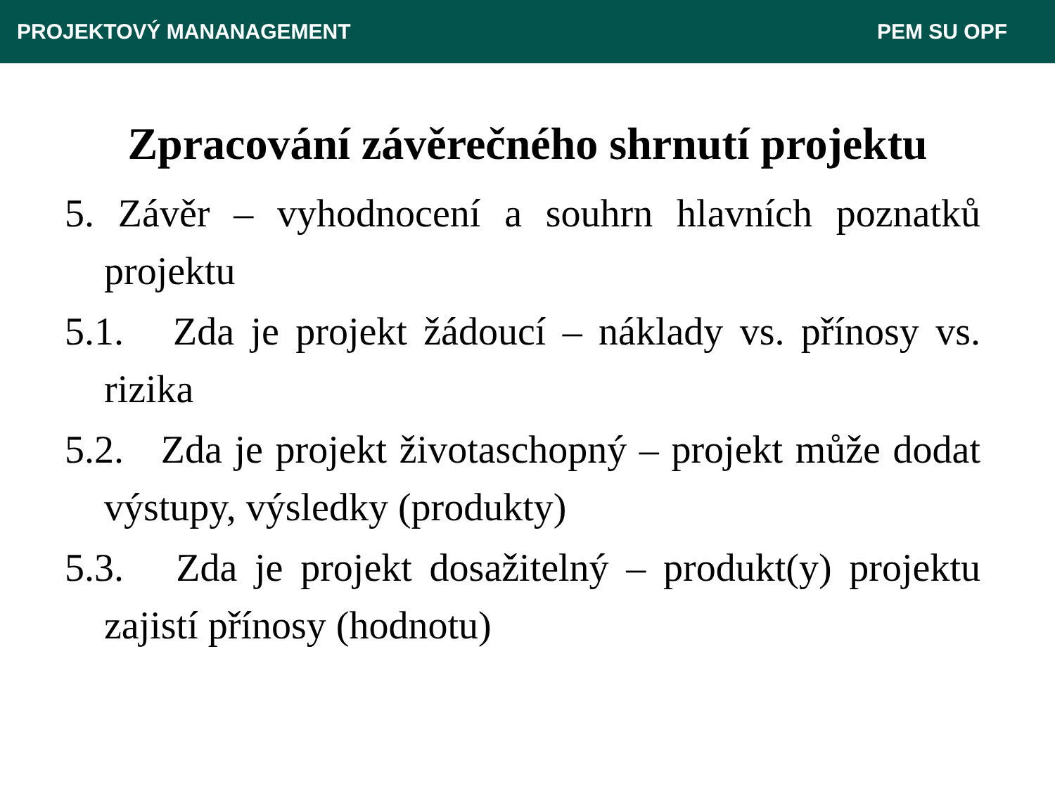PROJEKTOVÝ MANANAGEMENT PEM SU OPF
Zpracování závěrečného shrnutí projektu
5. Závěr – vyhodnocení a souhrn hlavních poznatků projektu
5.1. Zda je projekt žádoucí – náklady vs. přínosy vs. rizika
5.2. Zda je projekt životaschopný – projekt může dodat výstupy, výsledky (produkty)
5.3. Zda je projekt dosažitelný – produkt(y) projektu zajistí přínosy (hodnotu)